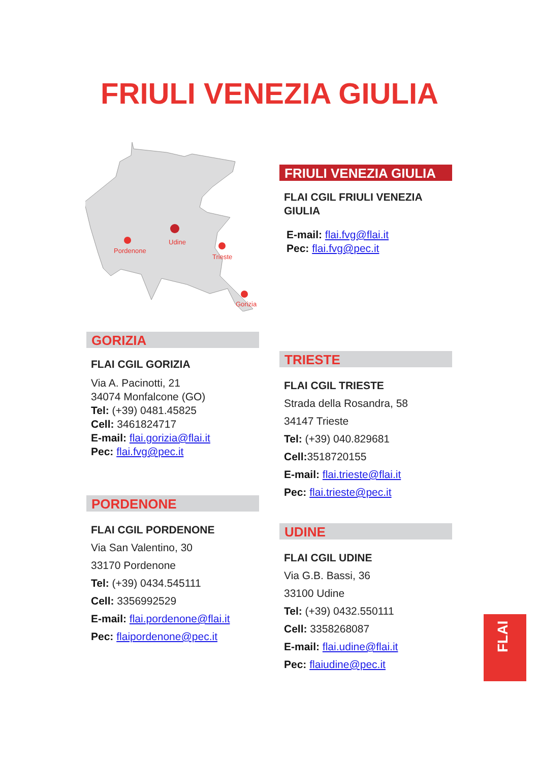FRIULI VENEZIA GIULIA
Pordenone
Udine
Trieste
Gorizia
FRIULI VENEZIA GIULIA
FLAI CGIL FRIULI VENEZIA GIULIA
E-mail: flai.fvg@flai.it
Pec: flai.fvg@pec.it
GORIZIA
FLAI CGIL GORIZIA
Via A. Pacinotti, 21
34074 Monfalcone (GO)
Tel: (+39) 0481.45825
Cell: 3461824717
E-mail: flai.gorizia@flai.it
Pec: flai.fvg@pec.it
PORDENONE
FLAI CGIL PORDENONE
Via San Valentino, 30
33170 Pordenone
Tel: (+39) 0434.545111
Cell: 3356992529
E-mail: flai.pordenone@flai.it
Pec: flaipordenone@pec.it
TRIESTE
FLAI CGIL TRIESTE
Strada della Rosandra, 58
34147 Trieste
Tel: (+39) 040.829681
Cell: 3518720155
E-mail: flai.trieste@flai.it
Pec: flai.trieste@pec.it
UDINE
FLAI CGIL UDINE
Via G.B. Bassi, 36
33100 Udine
Tel: (+39) 0432.550111
Cell: 3358268087
E-mail: flai.udine@flai.it
Pec: flaiudine@pec.it
FLAI